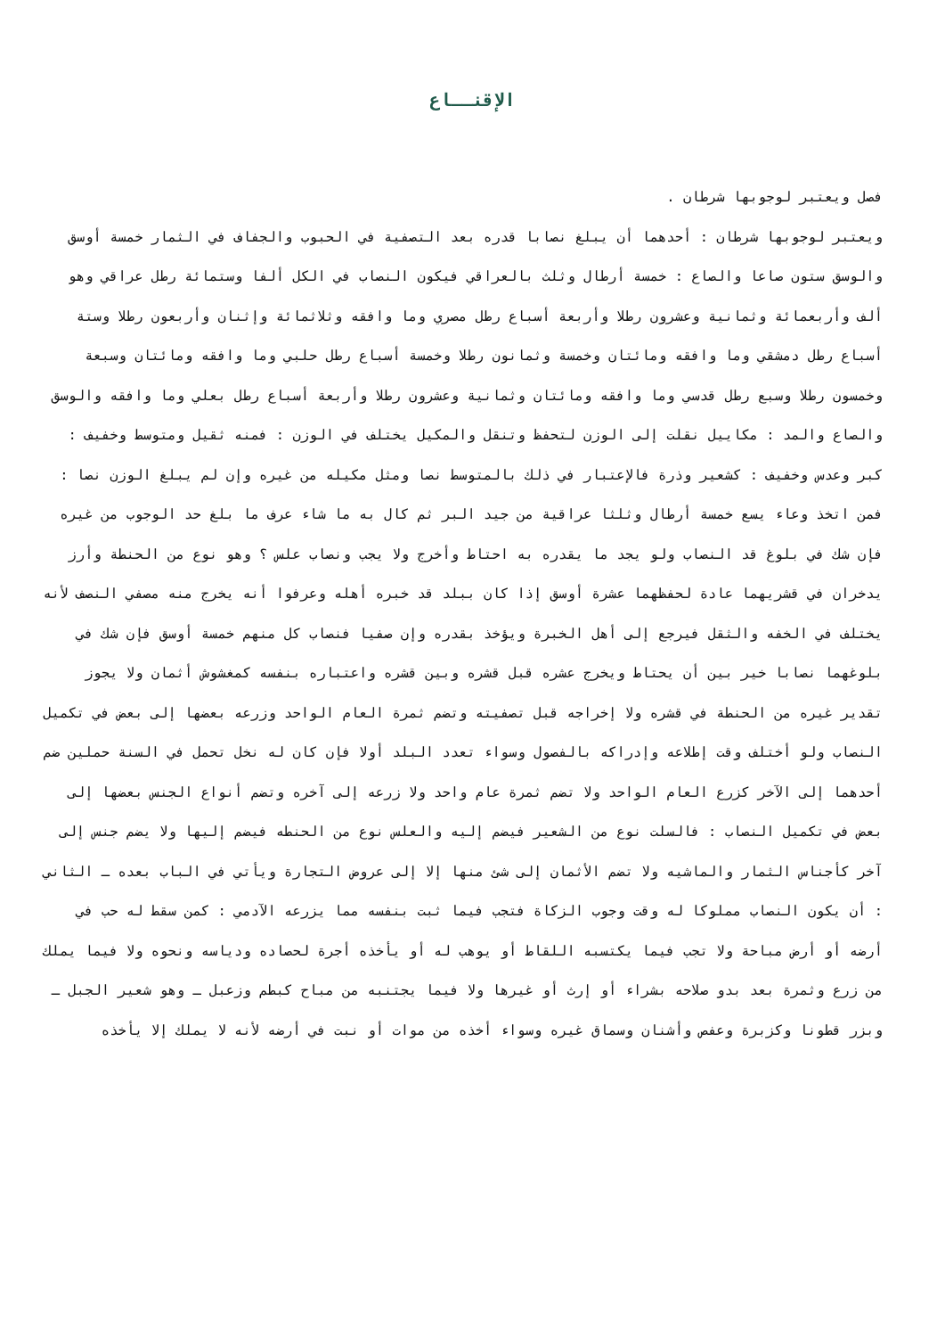الإقنــاع
فصل ويعتبر لوجوبها شرطان .
ويعتبر لوجوبها شرطان : أحدهما أن يبلغ نصابا قدره بعد التصفية في الحبوب والجفاف في الثمار خمسة أوسق والوسق ستون صاعا والصاع : خمسة أرطال وثلث بالعراقي فيكون النصاب في الكل ألفا وستمائة رطل عراقي وهو ألف وأربعمائة وثمانية وعشرون رطلا وأربعة أسباع رطل مصري وما وافقه وثلاثمائة وإثنان وأربعون رطلا وستة أسباع رطل دمشقي وما وافقه ومائتان وخمسة وثمانون رطلا وخمسة أسباع رطل حلبي وما وافقه ومائتان وسبعة وخمسون رطلا وسبع رطل قدسي وما وافقه ومائتان وثمانية وعشرون رطلا وأربعة أسباع رطل بعلي وما وافقه والوسق والصاع والمد : مكاييل نقلت إلى الوزن لتحفظ وتنقل والمكيل يختلف في الوزن : فمنه ثقيل ومتوسط وخفيف : كبر وعدس وخفيف : كشعير وذرة فالإعتبار في ذلك بالمتوسط نصا ومثل مكيله من غيره وإن لم يبلغ الوزن نصا : فمن اتخذ وعاء يسع خمسة أرطال وثلثا عراقية من جيد البر ثم كال به ما شاء عرف ما بلغ حد الوجوب من غيره فإن شك في بلوغ قد النصاب ولو يجد ما يقدره به احتاط وأخرج ولا يجب ونصاب علس ؟ وهو نوع من الحنطة وأرز يدخران في قشريهما عادة لحفظهما عشرة أوسق إذا كان ببلد قد خبره أهله وعرفوا أنه يخرج منه مصفي النصف لأنه يختلف في الخفه والثقل فيرجع إلى أهل الخبرة ويؤخذ بقدره وإن صفيا فنصاب كل منهم خمسة أوسق فإن شك في بلوغهما نصابا خير بين أن يحتاط ويخرج عشره قبل قشره وبين قشره واعتباره بنفسه كمغشوش أثمان ولا يجوز تقدير غيره من الحنطة في قشره ولا إخراجه قبل تصفيته وتضم ثمرة العام الواحد وزرعه بعضها إلى بعض في تكميل النصاب ولو أختلف وقت إطلاعه وإدراكه بالفصول وسواء تعدد البلد أولا فإن كان له نخل تحمل في السنة حملين ضم أحدهما إلى الآخر كزرع العام الواحد ولا تضم ثمرة عام واحد ولا زرعه إلى آخره وتضم أنواع الجنس بعضها إلى بعض في تكميل النصاب : فالسلت نوع من الشعير فيضم إليه والعلس نوع من الحنطه فيضم إليها ولا يضم جنس إلى آخر كأجناس الثمار والماشيه ولا تضم الأثمان إلى شئ منها إلا إلى عروض التجارة ويأتي في الباب بعده ـ الثاني : أن يكون النصاب مملوكا له وقت وجوب الزكاة فتجب فيما ثبت بنفسه مما يزرعه الآدمي : كمن سقط له حب في أرضه أو أرض مباحة ولا تجب فيما يكتسبه اللقاط أو يوهب له أو يأخذه أجرة لحصاده ودياسه ونحوه ولا فيما يملك من زرع وثمرة بعد بدو صلاحه بشراء أو إرث أو غيرها ولا فيما يجتنبه من مباح كبطم وزعبل ـ وهو شعير الجبل ـ وبزر قطونا وكزبرة وعفص وأشنان وسماق غيره وسواء أخذه من موات أو نبت في أرضه لأنه لا يملك إلا يأخذه